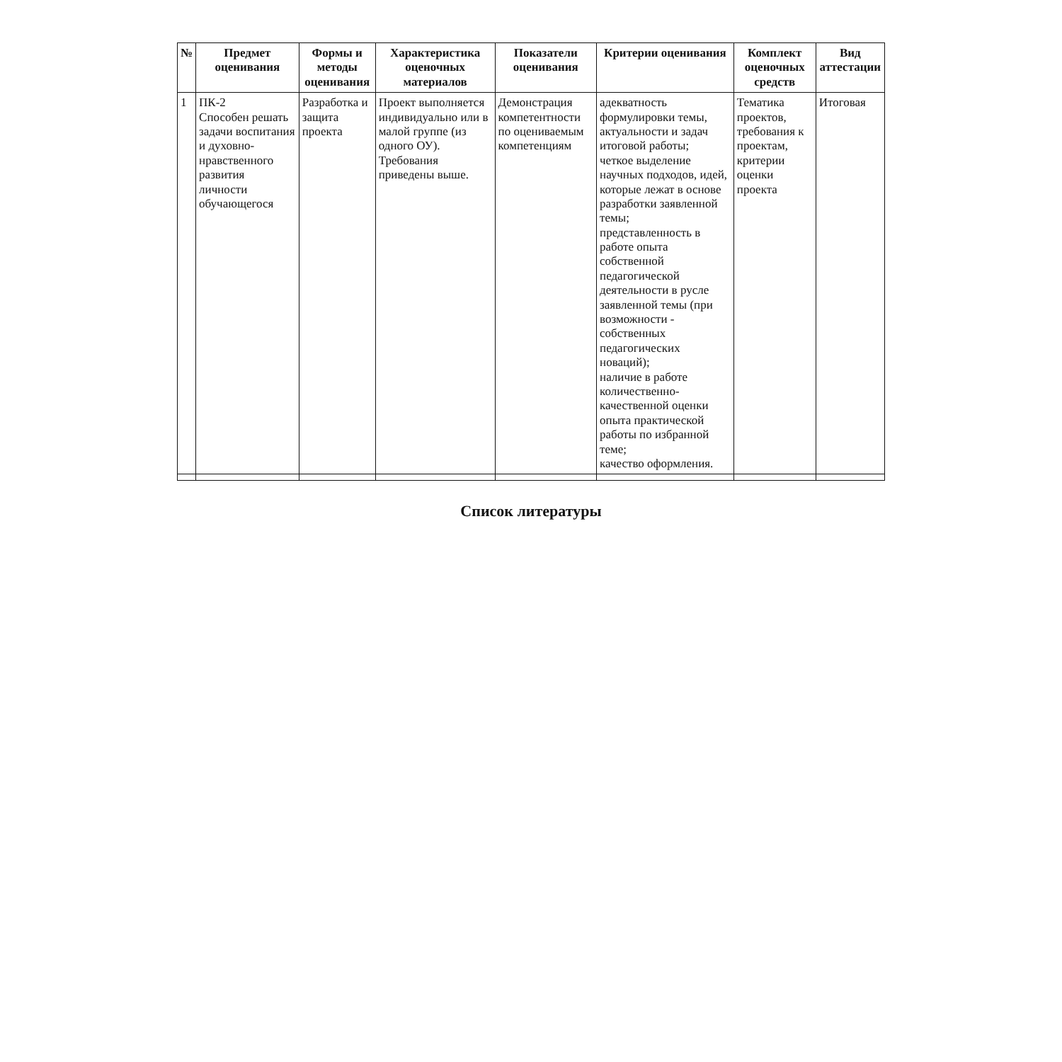| № | Предмет оценивания | Формы и методы оценивания | Характеристика оценочных материалов | Показатели оценивания | Критерии оценивания | Комплект оценочных средств | Вид аттестации |
| --- | --- | --- | --- | --- | --- | --- | --- |
| 1 | ПК-2 Способен решать задачи воспитания и духовно-нравственного развития личности обучающегося | Разработка и защита проекта | Проект выполняется индивидуально или в малой группе (из одного ОУ). Требования приведены выше. | Демонстрация компетентности по оцениваемым компетенциям | адекватность формулировки темы, актуальности и задач итоговой работы; четкое выделение научных подходов, идей, которые лежат в основе разработки заявленной темы; представленность в работе опыта собственной педагогической деятельности в русле заявленной темы (при возможности - собственных педагогических новаций); наличие в работе количественно-качественной оценки опыта практической работы по избранной теме; качество оформления. | Тематика проектов, требования к проектам, критерии оценки проекта | Итоговая |
Список литературы